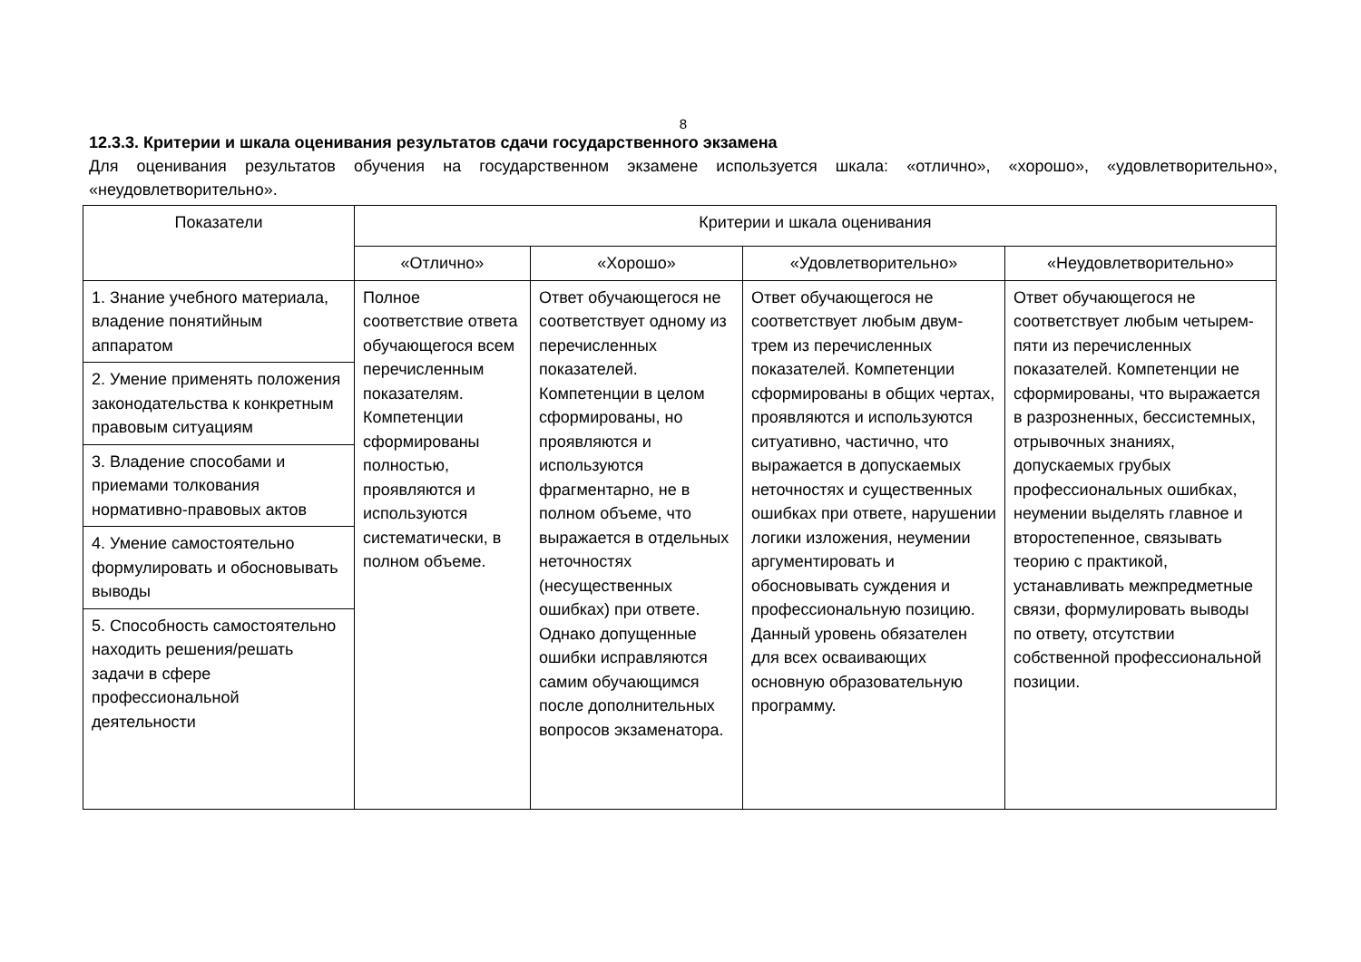8
12.3.3. Критерии и шкала оценивания результатов сдачи государственного экзамена
Для оценивания результатов обучения на государственном экзамене используется шкала: «отлично», «хорошо», «удовлетворительно», «неудовлетворительно».
| Показатели | Критерии и шкала оценивания | | | |
| --- | --- | --- | --- | --- |
| | «Отлично» | «Хорошо» | «Удовлетворительно» | «Неудовлетворительно» |
| 1. Знание учебного материала, владение понятийным аппаратом | Полное соответствие ответа обучающегося всем перечисленным показателям. Компетенции сформированы полностью, проявляются и используются систематически, в полном объеме. | Ответ обучающегося не соответствует одному из перечисленных показателей. Компетенции в целом сформированы, но проявляются и используются фрагментарно, не в полном объеме, что выражается в отдельных неточностях (несущественных ошибках) при ответе. Однако допущенные ошибки исправляются самим обучающимся после дополнительных вопросов экзаменатора. | Ответ обучающегося не соответствует любым двум-трем из перечисленных показателей. Компетенции сформированы в общих чертах, проявляются и используются ситуативно, частично, что выражается в допускаемых неточностях и существенных ошибках при ответе, нарушении логики изложения, неумении аргументировать и обосновывать суждения и профессиональную позицию. Данный уровень обязателен для всех осваивающих основную образовательную программу. | Ответ обучающегося не соответствует любым четырем-пяти из перечисленных показателей. Компетенции не сформированы, что выражается в разрозненных, бессистемных, отрывочных знаниях, допускаемых грубых профессиональных ошибках, неумении выделять главное и второстепенное, связывать теорию с практикой, устанавливать межпредметные связи, формулировать выводы по ответу, отсутствии собственной профессиональной позиции. |
| 2. Умение применять положения законодательства к конкретным правовым ситуациям | | | | |
| 3. Владение способами и приемами толкования нормативно-правовых актов | | | | |
| 4. Умение самостоятельно формулировать и обосновывать выводы | | | | |
| 5. Способность самостоятельно находить решения/решать задачи в сфере профессиональной деятельности | | | | |